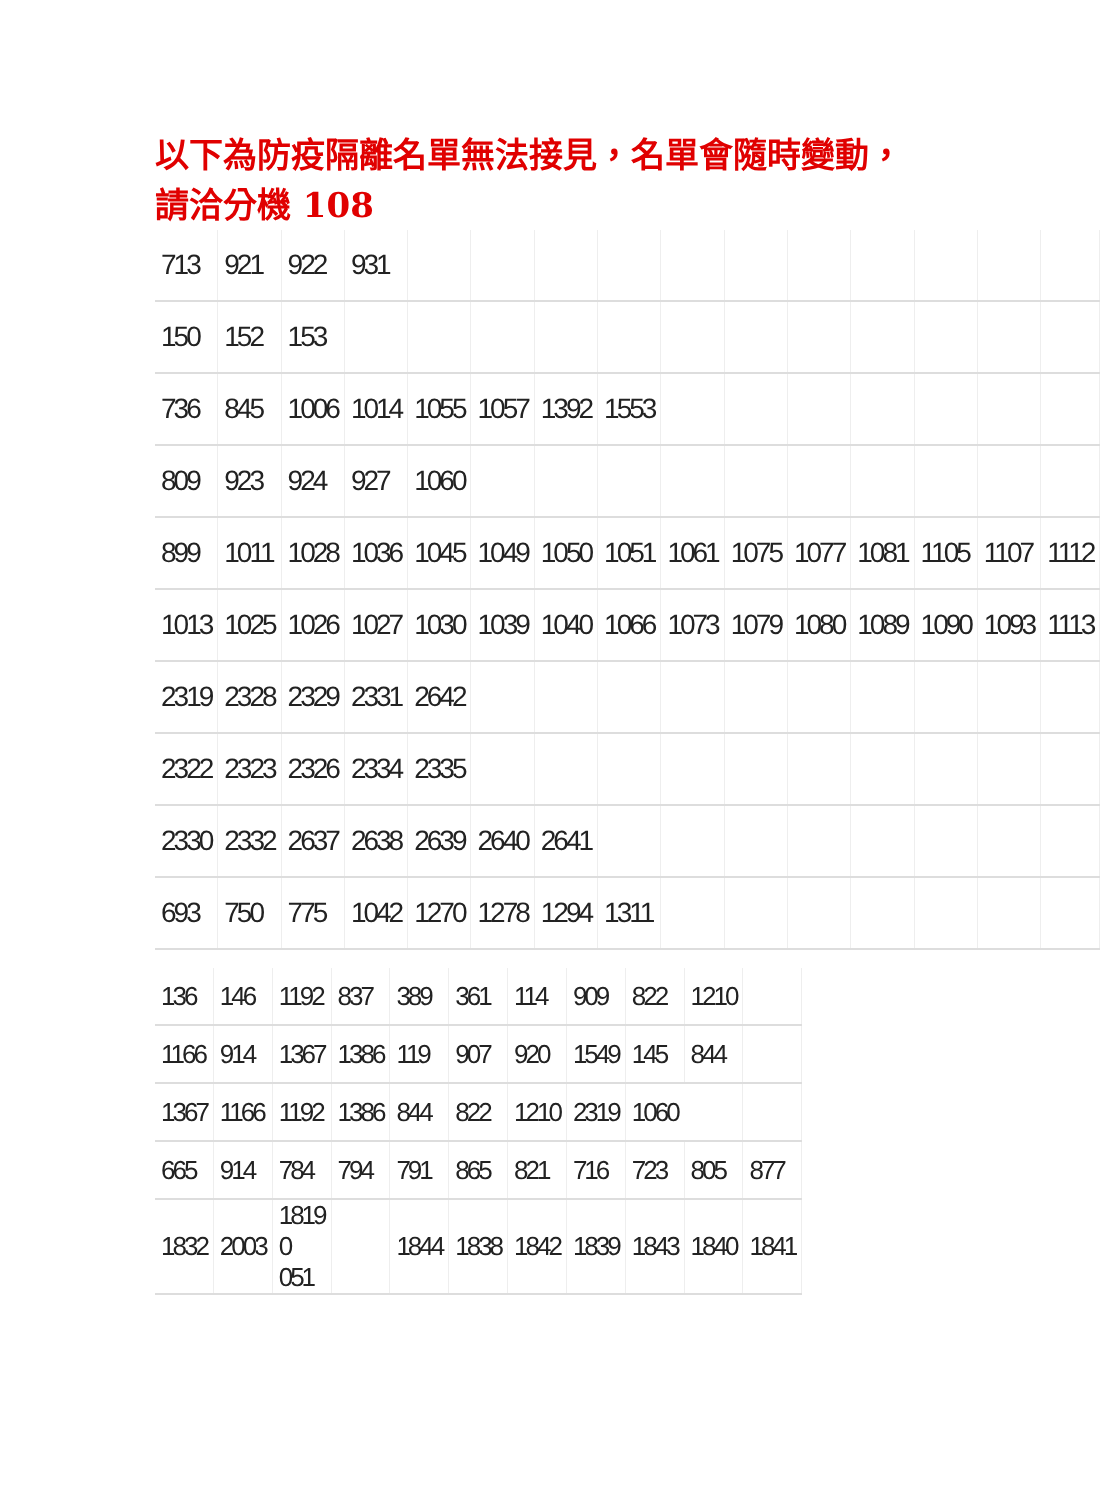以下為防疫隔離名單無法接見，名單會隨時變動，請洽分機 108
| 713 | 921 | 922 | 931 | | | | | | | | | | | |
| 150 | 152 | 153 | | | | | | | | | | | | |
| 736 | 845 | 1006 | 1014 | 1055 | 1057 | 1392 | 1553 | | | | | | | |
| 809 | 923 | 924 | 927 | 1060 | | | | | | | | | | |
| 899 | 1011 | 1028 | 1036 | 1045 | 1049 | 1050 | 1051 | 1061 | 1075 | 1077 | 1081 | 1105 | 1107 | 1112 |
| 1013 | 1025 | 1026 | 1027 | 1030 | 1039 | 1040 | 1066 | 1073 | 1079 | 1080 | 1089 | 1090 | 1093 | 1113 |
| 2319 | 2328 | 2329 | 2331 | 2642 | | | | | | | | | | |
| 2322 | 2323 | 2326 | 2334 | 2335 | | | | | | | | | | |
| 2330 | 2332 | 2637 | 2638 | 2639 | 2640 | 2641 | | | | | | | | |
| 693 | 750 | 775 | 1042 | 1270 | 1278 | 1294 | 1311 | | | | | | | |
| 136 | 146 | 1192 | 837 | 389 | 361 | 114 | 909 | 822 | 1210 | |
| 1166 | 914 | 1367 | 1386 | 119 | 907 | 920 | 1549 | 145 | 844 | |
| 1367 | 1166 | 1192 | 1386 | 844 | 822 | 1210 | 2319 | 1060 | | |
| 665 | 914 | 784 | 794 | 791 | 865 | 821 | 716 | 723 | 805 | 877 |
| 1832 | 2003 | 1819 0 051 | | 1844 | 1838 | 1842 | 1839 | 1843 | 1840 | 1841 |